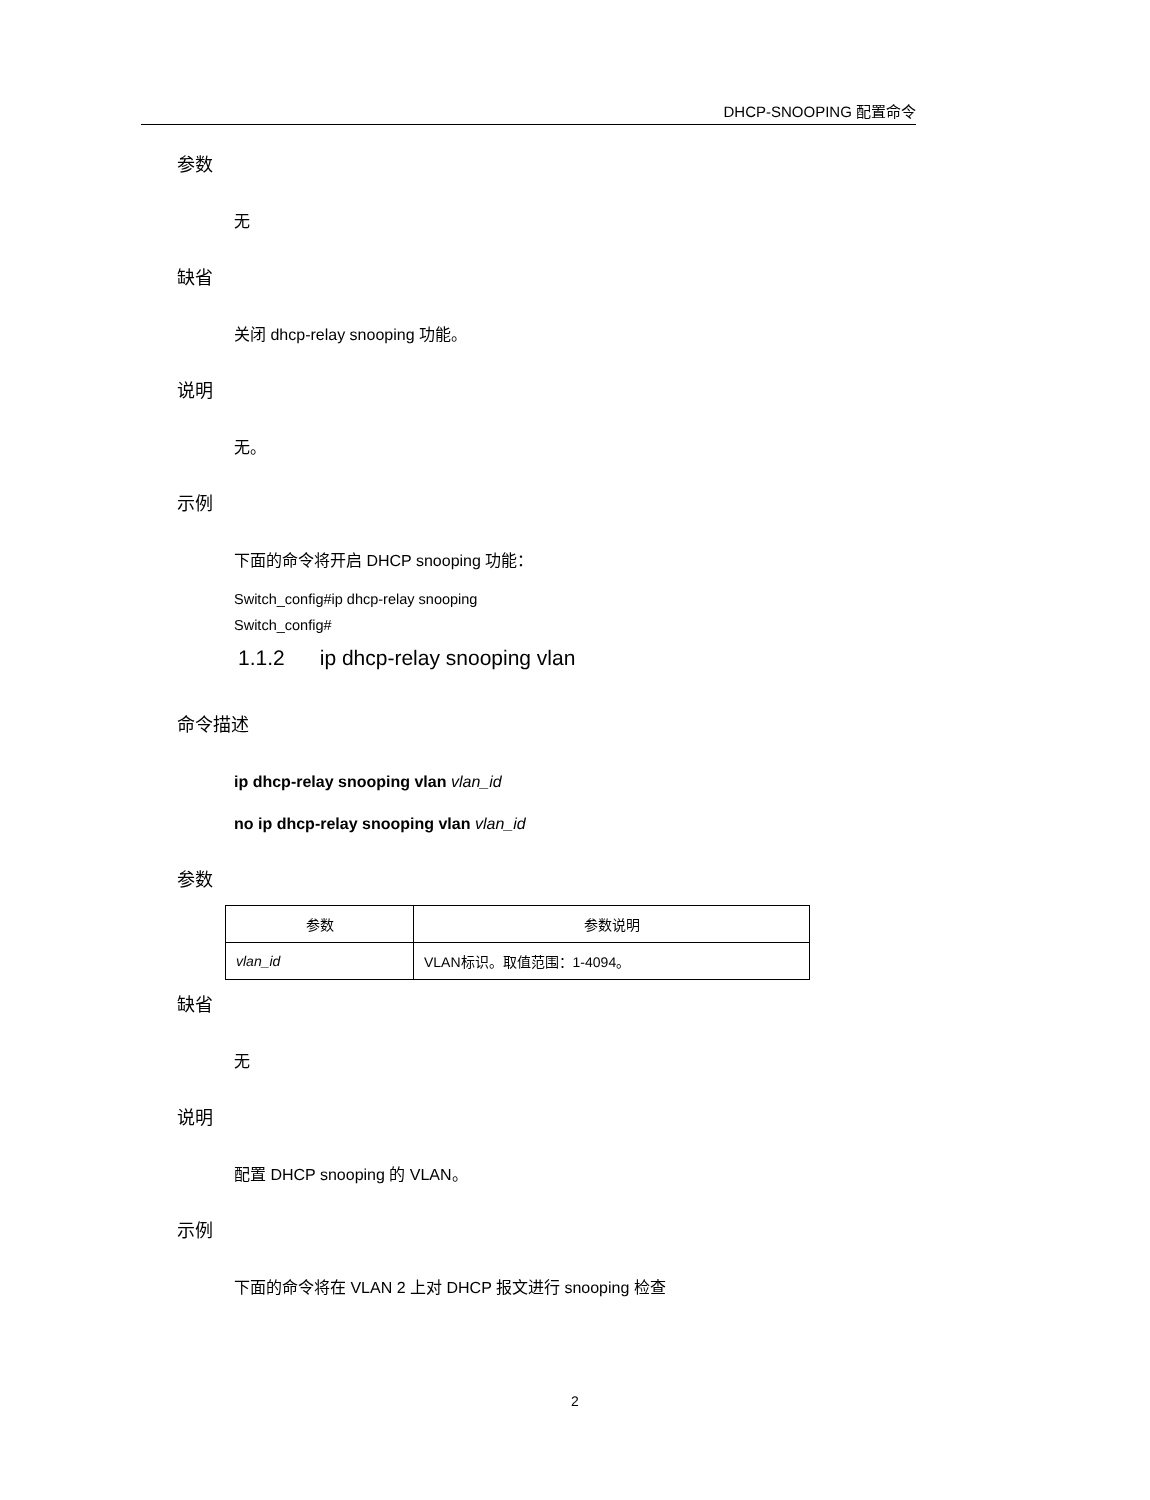DHCP-SNOOPING 配置命令
参数
无
缺省
关闭 dhcp-relay snooping 功能。
说明
无。
示例
下面的命令将开启 DHCP snooping 功能：
Switch_config#ip dhcp-relay snooping
Switch_config#
1.1.2 ip dhcp-relay snooping vlan
命令描述
ip dhcp-relay snooping vlan vlan_id
no ip dhcp-relay snooping vlan vlan_id
参数
| 参数 | 参数说明 |
| --- | --- |
| vlan_id | VLAN标识。取值范围：1-4094。 |
缺省
无
说明
配置 DHCP snooping 的 VLAN。
示例
下面的命令将在 VLAN 2 上对 DHCP 报文进行 snooping 检查
2